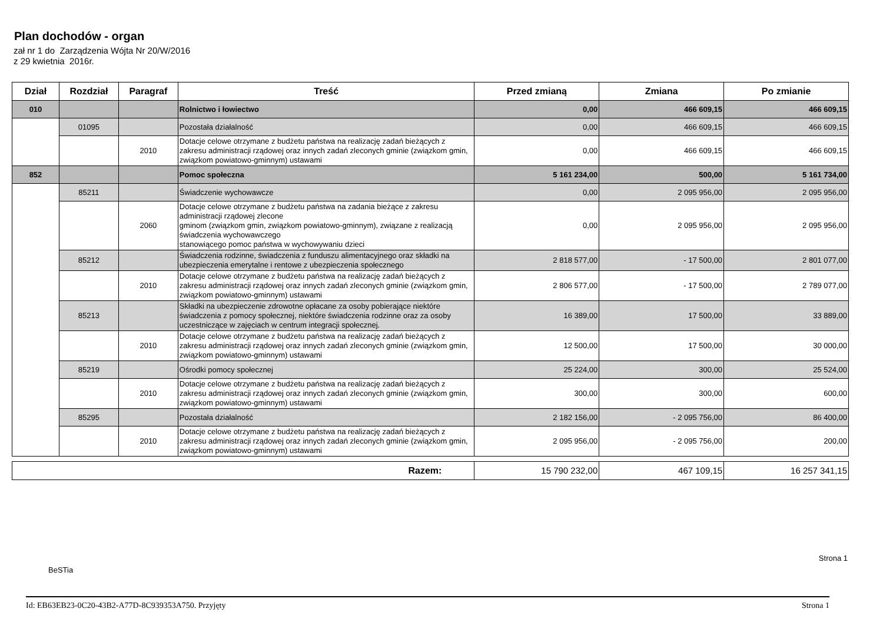Plan dochodów - organ
zał nr 1 do Zarządzenia Wójta Nr 20/W/2016
z 29 kwietnia 2016r.
| Dział | Rozdział | Paragraf | Treść | Przed zmianą | Zmiana | Po zmianie |
| --- | --- | --- | --- | --- | --- | --- |
| 010 | | | Rolnictwo i łowiectwo | 0,00 | 466 609,15 | 466 609,15 |
| | 01095 | | Pozostała działalność | 0,00 | 466 609,15 | 466 609,15 |
| | | 2010 | Dotacje celowe otrzymane z budżetu państwa na realizację zadań bieżących z zakresu administracji rządowej oraz innych zadań zleconych gminie (związkom gmin, związkom powiatowo-gminnym) ustawami | 0,00 | 466 609,15 | 466 609,15 |
| 852 | | | Pomoc społeczna | 5 161 234,00 | 500,00 | 5 161 734,00 |
| | 85211 | | Świadczenie wychowawcze | 0,00 | 2 095 956,00 | 2 095 956,00 |
| | | 2060 | Dotacje celowe otrzymane z budżetu państwa na zadania bieżące z zakresu administracji rządowej zlecone gminom (związkom gmin, związkom powiatowo-gminnym), związane z realizacją świadczenia wychowawczego stanowiącego pomoc państwa w wychowywaniu dzieci | 0,00 | 2 095 956,00 | 2 095 956,00 |
| | 85212 | | Świadczenia rodzinne, świadczenia z funduszu alimentacyjnego oraz składki na ubezpieczenia emerytalne i rentowe z ubezpieczenia społecznego | 2 818 577,00 | - 17 500,00 | 2 801 077,00 |
| | | 2010 | Dotacje celowe otrzymane z budżetu państwa na realizację zadań bieżących z zakresu administracji rządowej oraz innych zadań zleconych gminie (związkom gmin, związkom powiatowo-gminnym) ustawami | 2 806 577,00 | - 17 500,00 | 2 789 077,00 |
| | 85213 | | Składki na ubezpieczenie zdrowotne opłacane za osoby pobierające niektóre świadczenia z pomocy społecznej, niektóre świadczenia rodzinne oraz za osoby uczestniczące w zajęciach w centrum integracji społecznej. | 16 389,00 | 17 500,00 | 33 889,00 |
| | | 2010 | Dotacje celowe otrzymane z budżetu państwa na realizację zadań bieżących z zakresu administracji rządowej oraz innych zadań zleconych gminie (związkom gmin, związkom powiatowo-gminnym) ustawami | 12 500,00 | 17 500,00 | 30 000,00 |
| | 85219 | | Ośrodki pomocy społecznej | 25 224,00 | 300,00 | 25 524,00 |
| | | 2010 | Dotacje celowe otrzymane z budżetu państwa na realizację zadań bieżących z zakresu administracji rządowej oraz innych zadań zleconych gminie (związkom gmin, związkom powiatowo-gminnym) ustawami | 300,00 | 300,00 | 600,00 |
| | 85295 | | Pozostała działalność | 2 182 156,00 | - 2 095 756,00 | 86 400,00 |
| | | 2010 | Dotacje celowe otrzymane z budżetu państwa na realizację zadań bieżących z zakresu administracji rządowej oraz innych zadań zleconych gminie (związkom gmin, związkom powiatowo-gminnym) ustawami | 2 095 956,00 | - 2 095 756,00 | 200,00 |
| Razem: | 15 790 232,00 | 467 109,15 | 16 257 341,15 |
Strona 1
BeSTia
Id: EB63EB23-0C20-43B2-A77D-8C939353A750. Przyjęty Strona 1